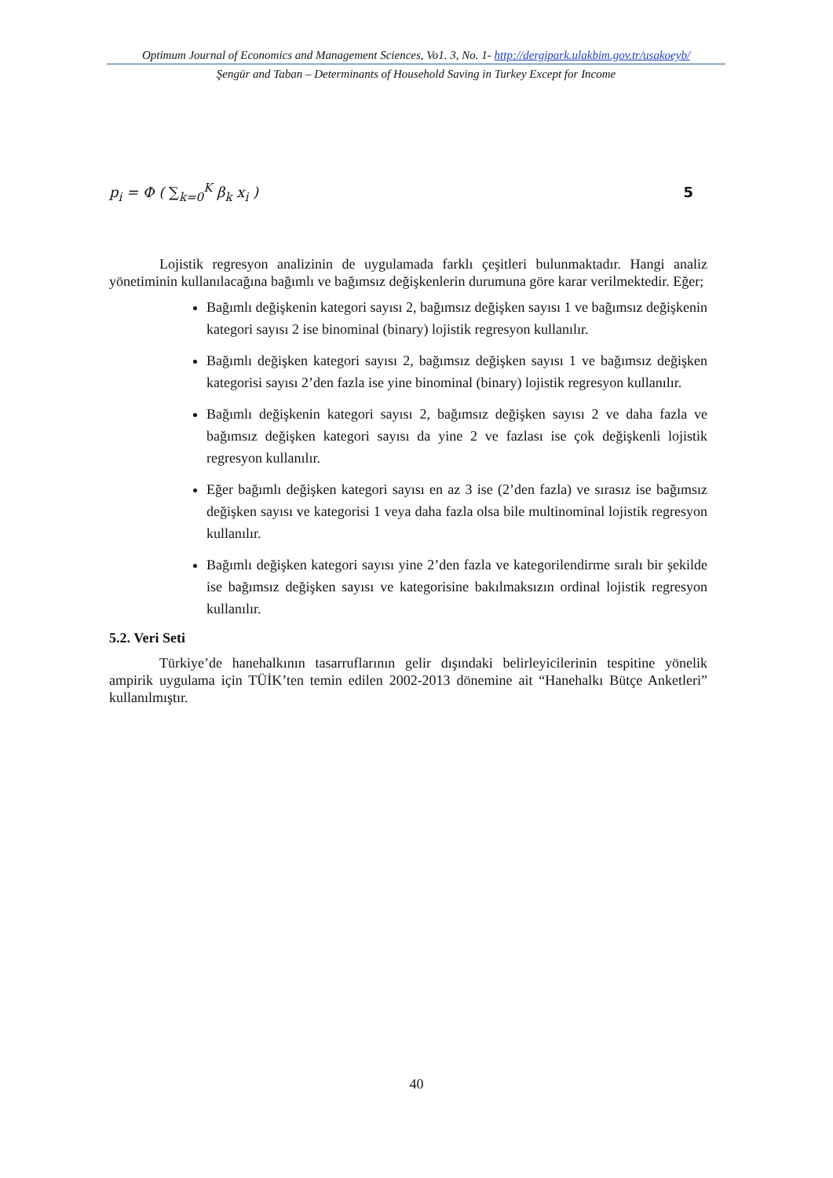Optimum Journal of Economics and Management Sciences, Vo1. 3, No. 1- http://dergipark.ulakbim.gov.tr/usakoeyb/
Şengür and Taban – Determinants of Household Saving in Turkey Except for Income
p<sub>i</sub> = Φ ( ∑<sub>k=0</sub><sup>K</sup> β<sub>k</sub> x<sub>i</sub> ) 5
Lojistik regresyon analizinin de uygulamada farklı çeşitleri bulunmaktadır. Hangi analiz yönetiminin kullanılacağına bağımlı ve bağımsız değişkenlerin durumuna göre karar verilmektedir. Eğer;
Bağımlı değişkenin kategori sayısı 2, bağımsız değişken sayısı 1 ve bağımsız değişkenin kategori sayısı 2 ise binominal (binary) lojistik regresyon kullanılır.
Bağımlı değişken kategori sayısı 2, bağımsız değişken sayısı 1 ve bağımsız değişken kategorisi sayısı 2’den fazla ise yine binominal (binary) lojistik regresyon kullanılır.
Bağımlı değişkenin kategori sayısı 2, bağımsız değişken sayısı 2 ve daha fazla ve bağımsız değişken kategori sayısı da yine 2 ve fazlası ise çok değişkenli lojistik regresyon kullanılır.
Eğer bağımlı değişken kategori sayısı en az 3 ise (2’den fazla) ve sırasız ise bağımsız değişken sayısı ve kategorisi 1 veya daha fazla olsa bile multinominal lojistik regresyon kullanılır.
Bağımlı değişken kategori sayısı yine 2’den fazla ve kategorilendirme sıralı bir şekilde ise bağımsız değişken sayısı ve kategorisine bakılmaksızın ordinal lojistik regresyon kullanılır.
5.2. Veri Seti
Türkiye’de hanehalkının tasarruflarının gelir dışındaki belirleyicilerinin tespitine yönelik ampirik uygulama için TÜİK’ten temin edilen 2002-2013 dönemine ait “Hanehalkı Bütçe Anketleri” kullanılmıştır.
40